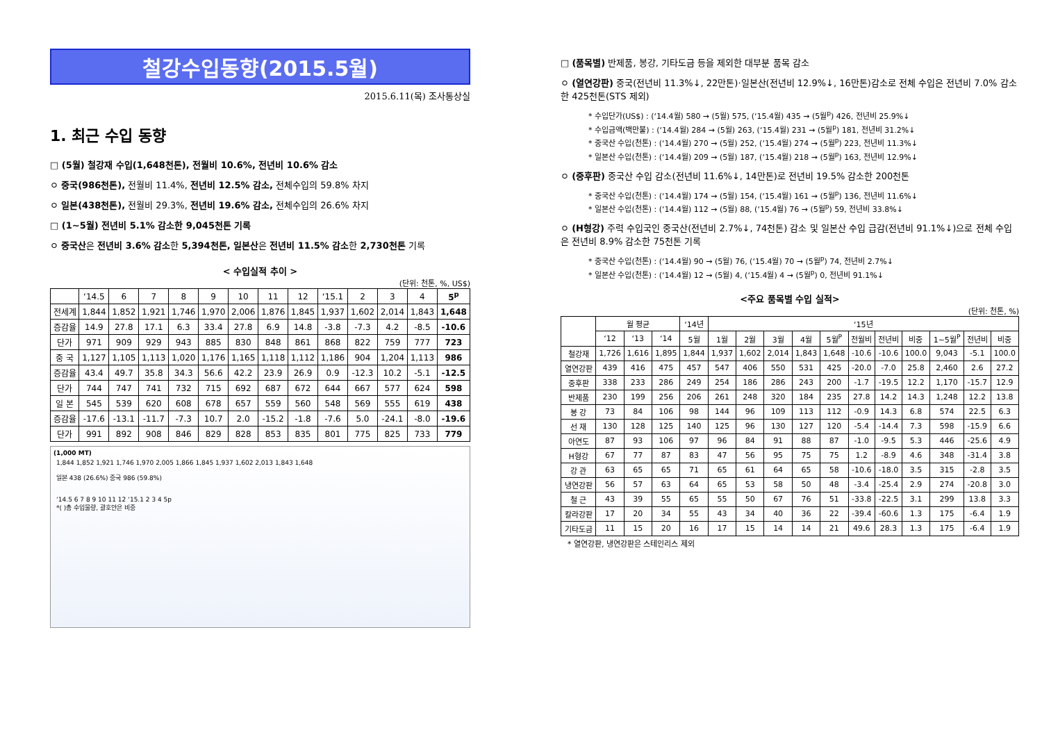철강수입동향(2015.5월)
2015.6.11(목) 조사통상실
1. 최근 수입 동향
□ (5월) 철강재 수입(1,648천톤), 전월비 10.6%, 전년비 10.6% 감소
ㅇ 중국(986천톤), 전월비 11.4%, 전년비 12.5% 감소, 전체수입의 59.8% 차지
ㅇ 일본(438천톤), 전월비 29.3%, 전년비 19.6% 감소, 전체수입의 26.6% 차지
□ (1~5월) 전년비 5.1% 감소한 9,045천톤 기록
ㅇ 중국산은 전년비 3.6% 감소한 5,394천톤, 일본산은 전년비 11.5% 감소한 2,730천톤 기록
< 수입실적 추이 >
(단위: 천톤, %, US$)
| | ‘14.5 | 6 | 7 | 8 | 9 | 10 | 11 | 12 | ‘15.1 | 2 | 3 | 4 | 5<sup>p</sup> |
| --- | --- | --- | --- | --- | --- | --- | --- | --- | --- | --- | --- | --- | --- |
| 전세계 | 1,844 | 1,852 | 1,921 | 1,746 | 1,970 | 2,006 | 1,876 | 1,845 | 1,937 | 1,602 | 2,014 | 1,843 | 1,648 |
| 증감율 | 14.9 | 27.8 | 17.1 | 6.3 | 33.4 | 27.8 | 6.9 | 14.8 | -3.8 | -7.3 | 4.2 | -8.5 | -10.6 |
| 단가 | 971 | 909 | 929 | 943 | 885 | 830 | 848 | 861 | 868 | 822 | 759 | 777 | 723 |
| 중 국 | 1,127 | 1,105 | 1,113 | 1,020 | 1,176 | 1,165 | 1,118 | 1,112 | 1,186 | 904 | 1,204 | 1,113 | 986 |
| 증감율 | 43.4 | 49.7 | 35.8 | 34.3 | 56.6 | 42.2 | 23.9 | 26.9 | 0.9 | -12.3 | 10.2 | -5.1 | -12.5 |
| 단가 | 744 | 747 | 741 | 732 | 715 | 692 | 687 | 672 | 644 | 667 | 577 | 624 | 598 |
| 일 본 | 545 | 539 | 620 | 608 | 678 | 657 | 559 | 560 | 548 | 569 | 555 | 619 | 438 |
| 증감율 | -17.6 | -13.1 | -11.7 | -7.3 | 10.7 | 2.0 | -15.2 | -1.8 | -7.6 | 5.0 | -24.1 | -8.0 | -19.6 |
| 단가 | 991 | 892 | 908 | 846 | 829 | 828 | 853 | 835 | 801 | 775 | 825 | 733 | 779 |
(1,000 MT)
1,844 1,852 1,921 1,746 1,970 2,005 1,866 1,845 1,937 1,602 2,013 1,843 1,648
일본 438 (26.6%) 중국 986 (59.8%)
‘14.5 6 7 8 9 10 11 12 ‘15.1 2 3 4 5p
*( )총 수입물량, 괄호안은 비중
□ (품목별) 반제품, 봉강, 기타도금 등을 제외한 대부분 품목 감소
ㅇ (열연강판) 중국(전년비 11.3%↓, 22만톤)·일본산(전년비 12.9%↓, 16만톤)감소로 전체 수입은 전년비 7.0% 감소한 425천톤(STS 제외)
* 수입단가(US$) : (‘14.4월) 580 → (5월) 575, (‘15.4월) 435 → (5월<sup>p</sup>) 426, 전년비 25.9%↓
* 수입금액(백만불) : (‘14.4월) 284 → (5월) 263, (‘15.4월) 231 → (5월<sup>p</sup>) 181, 전년비 31.2%↓
* 중국산 수입(천톤) : (‘14.4월) 270 → (5월) 252, (‘15.4월) 274 → (5월<sup>p</sup>) 223, 전년비 11.3%↓
* 일본산 수입(천톤) : (‘14.4월) 209 → (5월) 187, (‘15.4월) 218 → (5월<sup>p</sup>) 163, 전년비 12.9%↓
ㅇ (중후판) 중국산 수입 감소(전년비 11.6%↓, 14만톤)로 전년비 19.5% 감소한 200천톤
* 중국산 수입(천톤) : (‘14.4월) 174 → (5월) 154, (‘15.4월) 161 → (5월<sup>p</sup>) 136, 전년비 11.6%↓
* 일본산 수입(천톤) : (‘14.4월) 112 → (5월) 88, (‘15.4월) 76 → (5월<sup>p</sup>) 59, 전년비 33.8%↓
ㅇ (H형강) 주력 수입국인 중국산(전년비 2.7%↓, 74천톤) 감소 및 일본산 수입 급감(전년비 91.1%↓)으로 전체 수입은 전년비 8.9% 감소한 75천톤 기록
* 중국산 수입(천톤) : (‘14.4월) 90 → (5월) 76, (‘15.4월) 70 → (5월<sup>p</sup>) 74, 전년비 2.7%↓
* 일본산 수입(천톤) : (‘14.4월) 12 → (5월) 4, (‘15.4월) 4 → (5월<sup>p</sup>) 0, 전년비 91.1%↓
<주요 품목별 수입 실적>
(단위: 천톤, %)
| | 월 평균 | | | ‘14년 | ‘15년 | | | | | | | | | | |
| --- | --- | --- | --- | --- | --- | --- | --- | --- | --- | --- | --- | --- | --- | --- | --- |
| | ‘12 | ‘13 | ‘14 | 5월 | 1월 | 2월 | 3월 | 4월 | 5월<sup>P</sup> | 전월비 | 전년비 | 비중 | 1~5월<sup>P</sup> | 전년비 | 비중 |
| 철강재 | 1,726 | 1,616 | 1,895 | 1,844 | 1,937 | 1,602 | 2,014 | 1,843 | 1,648 | -10.6 | -10.6 | 100.0 | 9,043 | -5.1 | 100.0 |
| 열연강판 | 439 | 416 | 475 | 457 | 547 | 406 | 550 | 531 | 425 | -20.0 | -7.0 | 25.8 | 2,460 | 2.6 | 27.2 |
| 중후판 | 338 | 233 | 286 | 249 | 254 | 186 | 286 | 243 | 200 | -1.7 | -19.5 | 12.2 | 1,170 | -15.7 | 12.9 |
| 반제품 | 230 | 199 | 256 | 206 | 261 | 248 | 320 | 184 | 235 | 27.8 | 14.2 | 14.3 | 1,248 | 12.2 | 13.8 |
| 봉 강 | 73 | 84 | 106 | 98 | 144 | 96 | 109 | 113 | 112 | -0.9 | 14.3 | 6.8 | 574 | 22.5 | 6.3 |
| 선 재 | 130 | 128 | 125 | 140 | 125 | 96 | 130 | 127 | 120 | -5.4 | -14.4 | 7.3 | 598 | -15.9 | 6.6 |
| 아연도 | 87 | 93 | 106 | 97 | 96 | 84 | 91 | 88 | 87 | -1.0 | -9.5 | 5.3 | 446 | -25.6 | 4.9 |
| H형강 | 67 | 77 | 87 | 83 | 47 | 56 | 95 | 75 | 75 | 1.2 | -8.9 | 4.6 | 348 | -31.4 | 3.8 |
| 강 관 | 63 | 65 | 65 | 71 | 65 | 61 | 64 | 65 | 58 | -10.6 | -18.0 | 3.5 | 315 | -2.8 | 3.5 |
| 냉연강판 | 56 | 57 | 63 | 64 | 65 | 53 | 58 | 50 | 48 | -3.4 | -25.4 | 2.9 | 274 | -20.8 | 3.0 |
| 철 근 | 43 | 39 | 55 | 65 | 55 | 50 | 67 | 76 | 51 | -33.8 | -22.5 | 3.1 | 299 | 13.8 | 3.3 |
| 칼라강판 | 17 | 20 | 34 | 55 | 43 | 34 | 40 | 36 | 22 | -39.4 | -60.6 | 1.3 | 175 | -6.4 | 1.9 |
| 기타도금 | 11 | 15 | 20 | 16 | 17 | 15 | 14 | 14 | 21 | 49.6 | 28.3 | 1.3 | 175 | -6.4 | 1.9 |
* 열연강판, 냉연강판은 스테인리스 제외